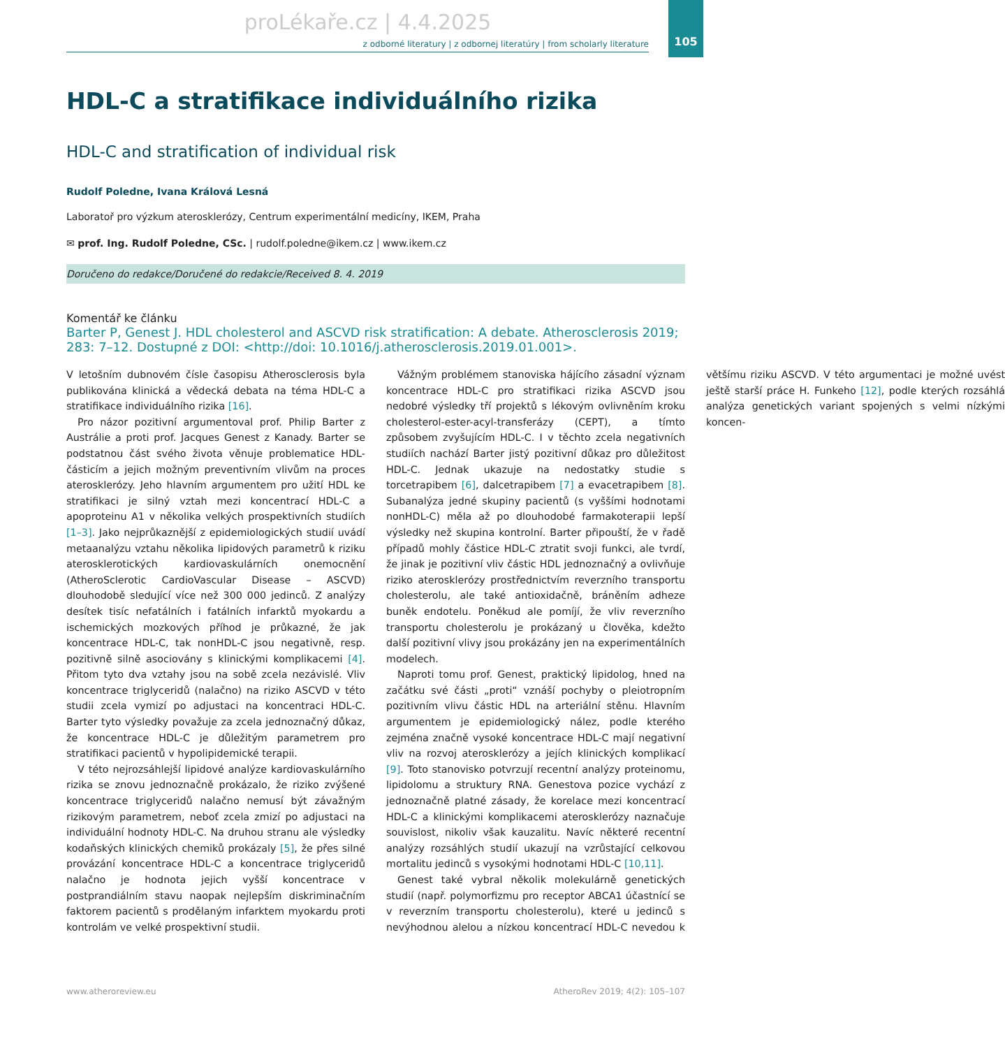proLékaře.cz | 4.4.2025
105
z odborné literatury | z odbornej literatúry | from scholarly literature
HDL-C a stratifikace individuálního rizika
HDL-C and stratification of individual risk
Rudolf Poledne, Ivana Králová Lesná
Laboratoř pro výzkum aterosklerózy, Centrum experimentální medicíny, IKEM, Praha
✉ prof. Ing. Rudolf Poledne, CSc. | rudolf.poledne@ikem.cz | www.ikem.cz
Doručeno do redakce/Doručené do redakcie/Received 8. 4. 2019
Komentář ke článku
Barter P, Genest J. HDL cholesterol and ASCVD risk stratification: A debate. Atherosclerosis 2019; 283: 7–12. Dostupné z DOI: <http://doi: 10.1016/j.atherosclerosis.2019.01.001>.
V letošním dubnovém čísle časopisu Atherosclerosis byla publikována klinická a vědecká debata na téma HDL-C a stratifikace individuálního rizika [16].
Pro názor pozitivní argumentoval prof. Philip Barter z Austrálie a proti prof. Jacques Genest z Kanady. Barter se podstatnou část svého života věnuje problematice HDL-částicím a jejich možným preventivním vlivům na proces aterosklerózy. Jeho hlavním argumentem pro užití HDL ke stratifikaci je silný vztah mezi koncentrací HDL-C a apoproteinu A1 v několika velkých prospektivních studiích [1–3]. Jako nejprůkaznější z epidemiologických studií uvádí metaanalýzu vztahu několika lipidových parametrů k riziku aterosklerotických kardiovaskulárních onemocnění (AtheroSclerotic CardioVascular Disease – ASCVD) dlouhodobě sledující více než 300 000 jedinců. Z analýzy desítek tisíc nefatálních i fatálních infarktů myokardu a ischemických mozkových příhod je průkazné, že jak koncentrace HDL-C, tak nonHDL-C jsou negativně, resp. pozitivně silně asociovány s klinickými komplikacemi [4]. Přitom tyto dva vztahy jsou na sobě zcela nezávislé. Vliv koncentrace triglyceridů (nalačno) na riziko ASCVD v této studii zcela vymizí po adjustaci na koncentraci HDL-C. Barter tyto výsledky považuje za zcela jednoznačný důkaz, že koncentrace HDL-C je důležitým parametrem pro stratifikaci pacientů v hypolipidemické terapii.
V této nejrozsáhlejší lipidové analýze kardiovaskulárního rizika se znovu jednoznačně prokázalo, že riziko zvýšené koncentrace triglyceridů nalačno nemusí být závažným rizikovým parametrem, neboť zcela zmizí po adjustaci na individuální hodnoty HDL-C. Na druhou stranu ale výsledky kodaňských klinických chemiků prokázaly [5], že přes silné provázání koncentrace HDL-C a koncentrace triglyceridů nalačno je hodnota jejich vyšší koncentrace v postprandiálním stavu naopak nejlepším diskriminačním faktorem pacientů s prodělaným infarktem myokardu proti kontrolám ve velké prospektivní studii.
Vážným problémem stanoviska hájícího zásadní význam koncentrace HDL-C pro stratifikaci rizika ASCVD jsou nedobré výsledky tří projektů s lékovým ovlivněním kroku cholesterol-ester-acyl-transferázy (CEPT), a tímto způsobem zvyšujícím HDL-C. I v těchto zcela negativních studiích nachází Barter jistý pozitivní důkaz pro důležitost HDL-C. Jednak ukazuje na nedostatky studie s torcetrapibem [6], dalcetrapibem [7] a evacetrapibem [8]. Subanalýza jedné skupiny pacientů (s vyššími hodnotami nonHDL-C) měla až po dlouhodobé farmakoterapii lepší výsledky než skupina kontrolní. Barter připouští, že v řadě případů mohly částice HDL-C ztratit svoji funkci, ale tvrdí, že jinak je pozitivní vliv částic HDL jednoznačný a ovlivňuje riziko aterosklerózy prostřednictvím reverzního transportu cholesterolu, ale také antioxidačně, bráněním adheze buněk endotelu. Poněkud ale pomíjí, že vliv reverzního transportu cholesterolu je prokázaný u člověka, kdežto další pozitivní vlivy jsou prokázány jen na experimentálních modelech.
Naproti tomu prof. Genest, praktický lipidolog, hned na začátku své části „proti“ vznáší pochyby o pleiotropním pozitivním vlivu částic HDL na arteriální stěnu. Hlavním argumentem je epidemiologický nález, podle kterého zejména značně vysoké koncentrace HDL-C mají negativní vliv na rozvoj aterosklerózy a jejích klinických komplikací [9]. Toto stanovisko potvrzují recentní analýzy proteinomu, lipidolomu a struktury RNA. Genestova pozice vychází z jednoznačně platné zásady, že korelace mezi koncentrací HDL-C a klinickými komplikacemi aterosklerózy naznačuje souvislost, nikoliv však kauzalitu. Navíc některé recentní analýzy rozsáhlých studií ukazují na vzrůstající celkovou mortalitu jedinců s vysokými hodnotami HDL-C [10,11].
Genest také vybral několik molekulárně genetických studií (např. polymorfizmu pro receptor ABCA1 účastnící se v reverzním transportu cholesterolu), které u jedinců s nevýhodnou alelou a nízkou koncentrací HDL-C nevedou k většímu riziku ASCVD. V této argumentaci je možné uvést ještě starší práce H. Funkeho [12], podle kterých rozsáhlá analýza genetických variant spojených s velmi nízkými koncen-
www.atheroreview.eu AtheroRev 2019; 4(2): 105–107